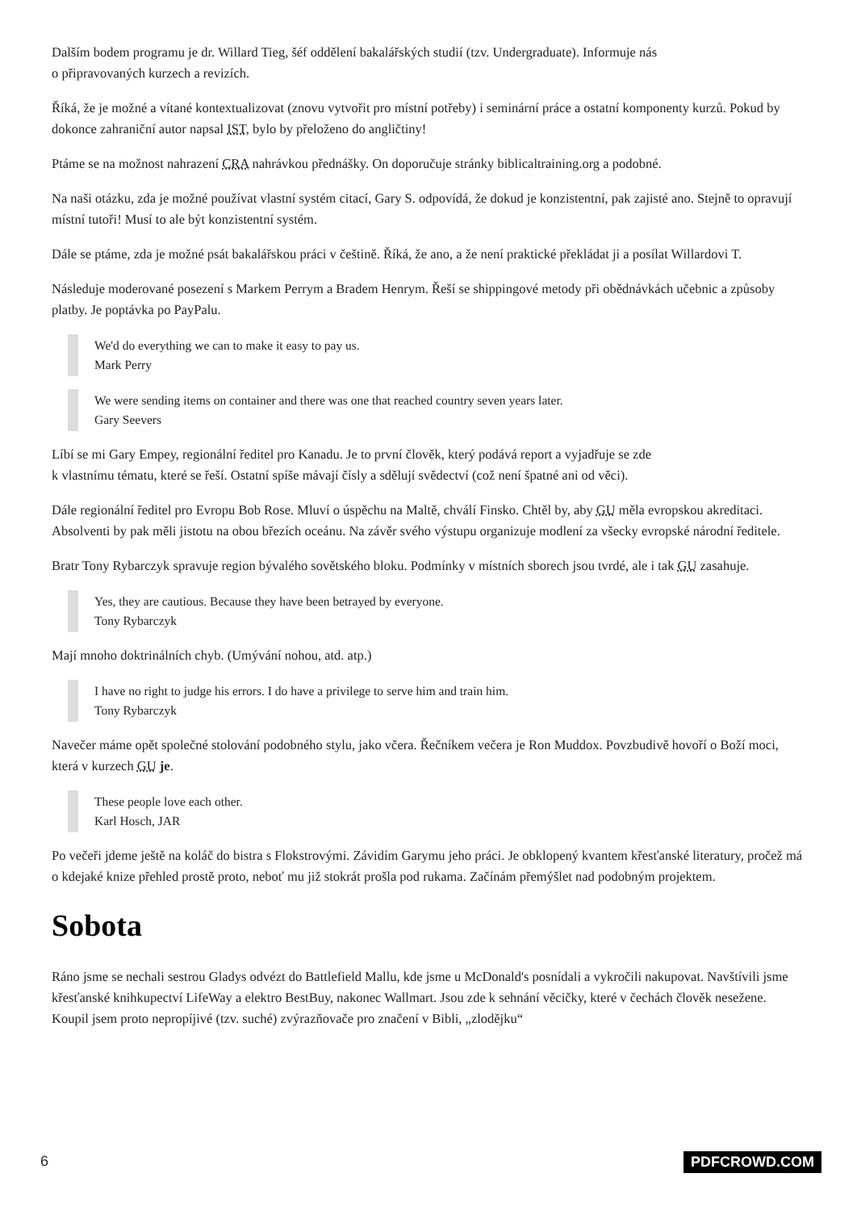Dalším bodem programu je dr. Willard Tieg, šéf oddělení bakalářských studií (tzv. Undergraduate). Informuje nás
o připravovaných kurzech a revizích.
Říká, že je možné a vítané kontextualizovat (znovu vytvořit pro místní potřeby) i seminární práce a ostatní komponenty kurzů. Pokud by dokonce zahraniční autor napsal IST, bylo by přeloženo do angličtiny!
Ptáme se na možnost nahrazení CRA nahrávkou přednášky. On doporučuje stránky biblicaltraining.org a podobné.
Na naši otázku, zda je možné používat vlastní systém citací, Gary S. odpovídá, že dokud je konzistentní, pak zajisté ano. Stejně to opravují místní tutoři! Musí to ale být konzistentní systém.
Dále se ptáme, zda je možné psát bakalářskou práci v češtině. Říká, že ano, a že není praktické překládat ji a posílat Willardovi T.
Následuje moderované posezení s Markem Perrym a Bradem Henrym. Řeší se shippingové metody při obědnávkách učebnic a způsoby platby. Je poptávka po PayPalu.
We'd do everything we can to make it easy to pay us.
Mark Perry
We were sending items on container and there was one that reached country seven years later.
Gary Seevers
Líbí se mi Gary Empey, regionální ředitel pro Kanadu. Je to první člověk, který podává report a vyjadřuje se zde
k vlastnímu tématu, které se řeší. Ostatní spíše mávají čísly a sdělují svědectví (což není špatné ani od věci).
Dále regionální ředitel pro Evropu Bob Rose. Mluví o úspěchu na Maltě, chválí Finsko. Chtěl by, aby GU měla evropskou akreditaci. Absolventi by pak měli jistotu na obou březích oceánu. Na závěr svého výstupu organizuje modlení za všecky evropské národní ředitele.
Bratr Tony Rybarczyk spravuje region bývalého sovětského bloku. Podmínky v místních sborech jsou tvrdé, ale i tak GU zasahuje.
Yes, they are cautious. Because they have been betrayed by everyone.
Tony Rybarczyk
Mají mnoho doktrinálních chyb. (Umývání nohou, atd. atp.)
I have no right to judge his errors. I do have a privilege to serve him and train him.
Tony Rybarczyk
Navečer máme opět společné stolování podobného stylu, jako včera. Řečníkem večera je Ron Muddox. Povzbudivě hovoří o Boží moci, která v kurzech GU je.
These people love each other.
Karl Hosch, JAR
Po večeři jdeme ještě na koláč do bistra s Flokstrovými. Závidím Garymu jeho práci. Je obklopený kvantem křesťanské literatury, pročež má o kdejaké knize přehled prostě proto, neboť mu již stokrát prošla pod rukama. Začínám přemýšlet nad podobným projektem.
Sobota
Ráno jsme se nechali sestrou Gladys odvézt do Battlefield Mallu, kde jsme u McDonald's posnídali a vykročili nakupovat. Navštívili jsme křesťanské knihkupectví LifeWay a elektro BestBuy, nakonec Wallmart. Jsou zde k sehnání věcičky, které v čechách člověk nesežene. Koupil jsem proto nepropíjivé (tzv. suché) zvýrazňovače pro značení v Bibli, „zlodějku“
6 PDFCROWD.COM